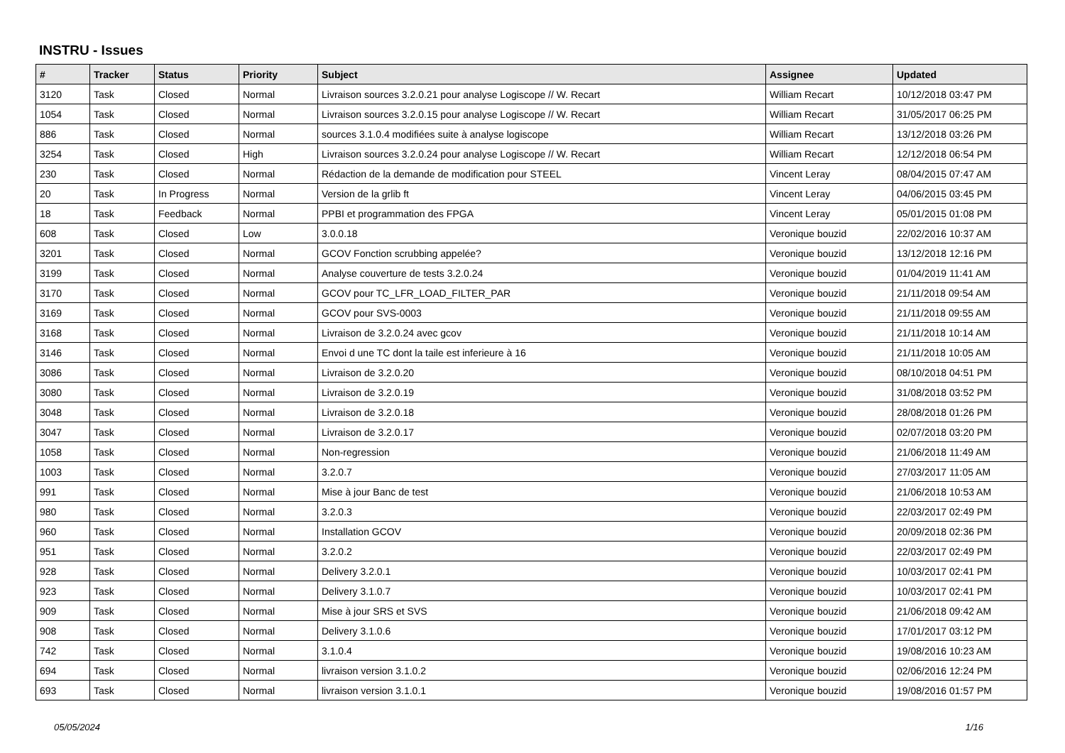INSTRU - Issues
| # | Tracker | Status | Priority | Subject | Assignee | Updated |
| --- | --- | --- | --- | --- | --- | --- |
| 3120 | Task | Closed | Normal | Livraison sources 3.2.0.21 pour analyse Logiscope // W. Recart | William Recart | 10/12/2018 03:47 PM |
| 1054 | Task | Closed | Normal | Livraison sources 3.2.0.15 pour analyse Logiscope // W. Recart | William Recart | 31/05/2017 06:25 PM |
| 886 | Task | Closed | Normal | sources 3.1.0.4 modifiées suite à analyse logiscope | William Recart | 13/12/2018 03:26 PM |
| 3254 | Task | Closed | High | Livraison sources 3.2.0.24 pour analyse Logiscope // W. Recart | William Recart | 12/12/2018 06:54 PM |
| 230 | Task | Closed | Normal | Rédaction de la demande de modification pour STEEL | Vincent Leray | 08/04/2015 07:47 AM |
| 20 | Task | In Progress | Normal | Version de la grlib ft | Vincent Leray | 04/06/2015 03:45 PM |
| 18 | Task | Feedback | Normal | PPBI et programmation des FPGA | Vincent Leray | 05/01/2015 01:08 PM |
| 608 | Task | Closed | Low | 3.0.0.18 | Veronique bouzid | 22/02/2016 10:37 AM |
| 3201 | Task | Closed | Normal | GCOV Fonction scrubbing appelée? | Veronique bouzid | 13/12/2018 12:16 PM |
| 3199 | Task | Closed | Normal | Analyse couverture de tests 3.2.0.24 | Veronique bouzid | 01/04/2019 11:41 AM |
| 3170 | Task | Closed | Normal | GCOV pour TC_LFR_LOAD_FILTER_PAR | Veronique bouzid | 21/11/2018 09:54 AM |
| 3169 | Task | Closed | Normal | GCOV pour SVS-0003 | Veronique bouzid | 21/11/2018 09:55 AM |
| 3168 | Task | Closed | Normal | Livraison de 3.2.0.24 avec gcov | Veronique bouzid | 21/11/2018 10:14 AM |
| 3146 | Task | Closed | Normal | Envoi d une TC dont la taile est inferieure à 16 | Veronique bouzid | 21/11/2018 10:05 AM |
| 3086 | Task | Closed | Normal | Livraison de 3.2.0.20 | Veronique bouzid | 08/10/2018 04:51 PM |
| 3080 | Task | Closed | Normal | Livraison de 3.2.0.19 | Veronique bouzid | 31/08/2018 03:52 PM |
| 3048 | Task | Closed | Normal | Livraison de 3.2.0.18 | Veronique bouzid | 28/08/2018 01:26 PM |
| 3047 | Task | Closed | Normal | Livraison de 3.2.0.17 | Veronique bouzid | 02/07/2018 03:20 PM |
| 1058 | Task | Closed | Normal | Non-regression | Veronique bouzid | 21/06/2018 11:49 AM |
| 1003 | Task | Closed | Normal | 3.2.0.7 | Veronique bouzid | 27/03/2017 11:05 AM |
| 991 | Task | Closed | Normal | Mise à jour Banc de test | Veronique bouzid | 21/06/2018 10:53 AM |
| 980 | Task | Closed | Normal | 3.2.0.3 | Veronique bouzid | 22/03/2017 02:49 PM |
| 960 | Task | Closed | Normal | Installation GCOV | Veronique bouzid | 20/09/2018 02:36 PM |
| 951 | Task | Closed | Normal | 3.2.0.2 | Veronique bouzid | 22/03/2017 02:49 PM |
| 928 | Task | Closed | Normal | Delivery 3.2.0.1 | Veronique bouzid | 10/03/2017 02:41 PM |
| 923 | Task | Closed | Normal | Delivery 3.1.0.7 | Veronique bouzid | 10/03/2017 02:41 PM |
| 909 | Task | Closed | Normal | Mise à jour SRS et SVS | Veronique bouzid | 21/06/2018 09:42 AM |
| 908 | Task | Closed | Normal | Delivery 3.1.0.6 | Veronique bouzid | 17/01/2017 03:12 PM |
| 742 | Task | Closed | Normal | 3.1.0.4 | Veronique bouzid | 19/08/2016 10:23 AM |
| 694 | Task | Closed | Normal | livraison version 3.1.0.2 | Veronique bouzid | 02/06/2016 12:24 PM |
| 693 | Task | Closed | Normal | livraison version 3.1.0.1 | Veronique bouzid | 19/08/2016 01:57 PM |
05/05/2024 1/16